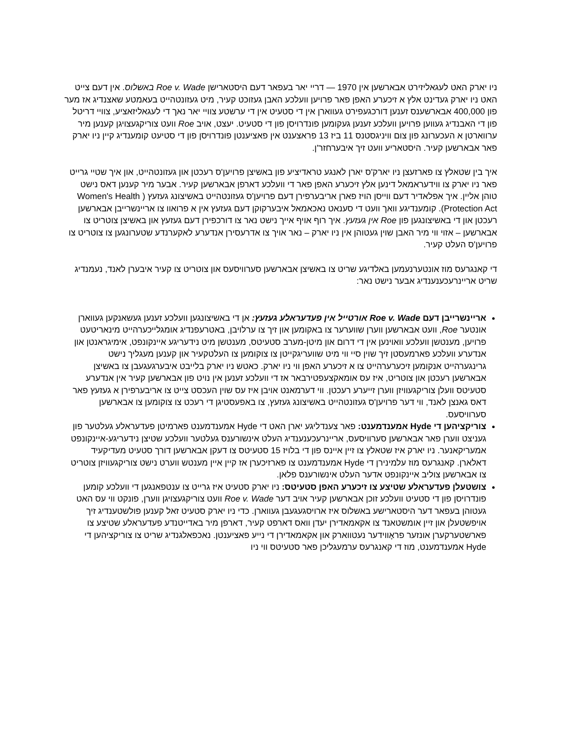ניו יארק האט לעגאליזירט אבארשען אין 1970 — דריי יאר בעפאר דעם היסטארישן Roe v. Wade באשלוס. אין דעם צייט האט ניו יארק געדינט אלץ א זיכערע האפן פאר פרויען וועלכע האבן געזוכט קעיר, מיט געזונטהייט בעאמטע שאצנדיג אז מער פון 400,000 אבארשענס זענען דורכגעפירט געווארן אין די סטעיט אין די ערשטע צוויי יאר נאך די לעגאליזאציע, צוויי דריטל פון די האבנדיג געווען פרויען וועלכע זענען געקומען פונדרויסן פון די סטעיט. יעצט, אויב Roe וועט צוריקגעצויגן קענען מיר ערווארטן א העכערונג פון צום וויניגסטנס 11 ביז 13 פראצענט אין פאציענטן פונדרויסן פון די סטיעט קומענדיג קיין ניו יארק פאר אבארשען קעיר. היסטאריע וועט זיך איבערחזר'ן.
איך בין שטאלץ צו פארזעצן ניו יארק'ס יארן לאנגע טראדיציע פון באשיצן פרויען'ס רעכטן און געזונטהייט, און איך שטיי גרייט פאר ניו יארק צו ווידעראמאל דינען אלץ זיכערע האפן פאר די וועלכע דארפן אבארשען קעיר. אבער מיר קענען דאס נישט טוהן אליין. איך אפלאדיר דעם ווייסן הויז פארן אריבערפירן דעם פרויען'ס געזונטהייט באשיצונג געזעץ ( Women's Health Protection Act). קומענדיגע וואך וועט די סענאט נאכאמאל איבערקוקן דעם געזעץ אין א פרואוו צו אריינשרייבן אבארשען רעכטן און די באשיצונגען פון Roe אין געזעץ. איך רוף אויף אייך נישט נאר צו דורכפירן דעם געזעץ און באשיצן צוטריט צו אבארשען – אזוי ווי מיר האבן שוין געטוהן אין ניו יארק – נאר אויך צו אדרעסירן אנדערע לאקערנדע שטערונגען צו צוטריט צו פרויען'ס העלט קעיר.
די קאנגרעס מוז אונטערנעמען באלדיגע שריט צו באשיצן אבארשען סערוויסעס און צוטריט צו קעיר איבערן לאנד, נעמנדיג שריט אריינרעכענענדיג אבער נישט נאר:
אריינשרייבן דעם Roe v. Wade אורטייל אין פעדעראלע געזעץ: אן די באשיצונגען וועלכע זענען געשאנקען געווארן אונטער Roe, וועט אבארשען ווערן שווערער צו באקומען און זיך צו ערלויבן, באטרעפנדיג אומגלייכערהייט מינאריטעט פרויען, מענטשן וועלכע וואוינען אין די דרום און מיטן-מערב סטעיטס, מענטשן מיט נידעריגע איינקונפט, אימיגראנטן און אנדערע וועלכע פארמעסטן זיך שוין סיי ווי מיט שוועריגקייטן צו צוקומען צו העלטקעיר און קענען מעגליך נישט גרינגערהייט אנקומען זיכערערהייט צו א זיכערע האפן ווי ניו יארק. כאטש ניו יארק בלייבט איבערגעגעבן צו באשיצן אבארשען רעכטן און צוטריט, איז עס אומאקצעפטירבאר אז די וועלכע זענען אין נויט פון אבארשען קעיר אין אנדערע סטעיטס וועלן צוריקגעוויזן ווערן זייערע רעכטן. ווי דערמאנט אויבן איז עס שוין העכסט צייט צו אריבערפירן א געזעץ פאר דאס גאנצן לאנד, ווי דער פרויען'ס געזונטהייט באשיצונג געזעץ, צו באפעסטיגן די רעכט צו צוקומען צו אבארשען סערוויסעס.
צוריקציהען די Hyde אמענדמענט: פאר צענדליגע יארן האט די Hyde אמענדמענט פארמיטן פעדעראלע געלטער פון געניצט ווערן פאר אבארשען סערוויסעס, אריינרעכענענדיג העלט אינשורענס געלטער וועלכע שטיצן נידעריגע-איינקונפט אמעריקאנער. ניו יארק איז שטאלץ צו זיין איינס פון די בלויז 15 סטעיטס צו דעקן אבארשען דורך סטעיט מעדיקעיד דאלארן. קאנגרעס מוז עלמינירן די Hyde אמענדמענט צו פארזיכערן אז קיין איין מענטש ווערט נישט צוריקגעוויזן צוטריט צו אבארשען צוליב איינקונפט אדער העלט אינשורענס פלאן.
צושטעלן פעדעראלע שטיצע צו זיכערע האפן סטעיטס: ניו יארק סטעיט איז גרייט צו ענטפאנגען די וועלכע קומען פונדרויסן פון די סטעיט וועלכע זוכן אבארשען קעיר אויב דער Roe v. Wade וועט צוריקגעצויגן ווערן, פונקט ווי עס האט געטוהן בעפאר דער היסטארישע באשלוס איז ארויסגעגעבן געווארן. כדי ניו יארק סטעיט זאל קענען פולשטענדיג זיך אויפשטעלן און זיין אומשטאנד צו אקאמאדירן יעדן וואס דארפט קעיר, דארפן מיר באדייטנדע פעדעראלע שטיצע צו פארשטערקערן אונזער פראָווידער נעטווארק און אקאמאדירן די נייע פאציענטן. נאכפאלגנדיג שריט צו צוריקציהען די Hyde אמענדמענט, מוז די קאנגרעס ערמעגליכן פאר סטעיטס ווי ניו